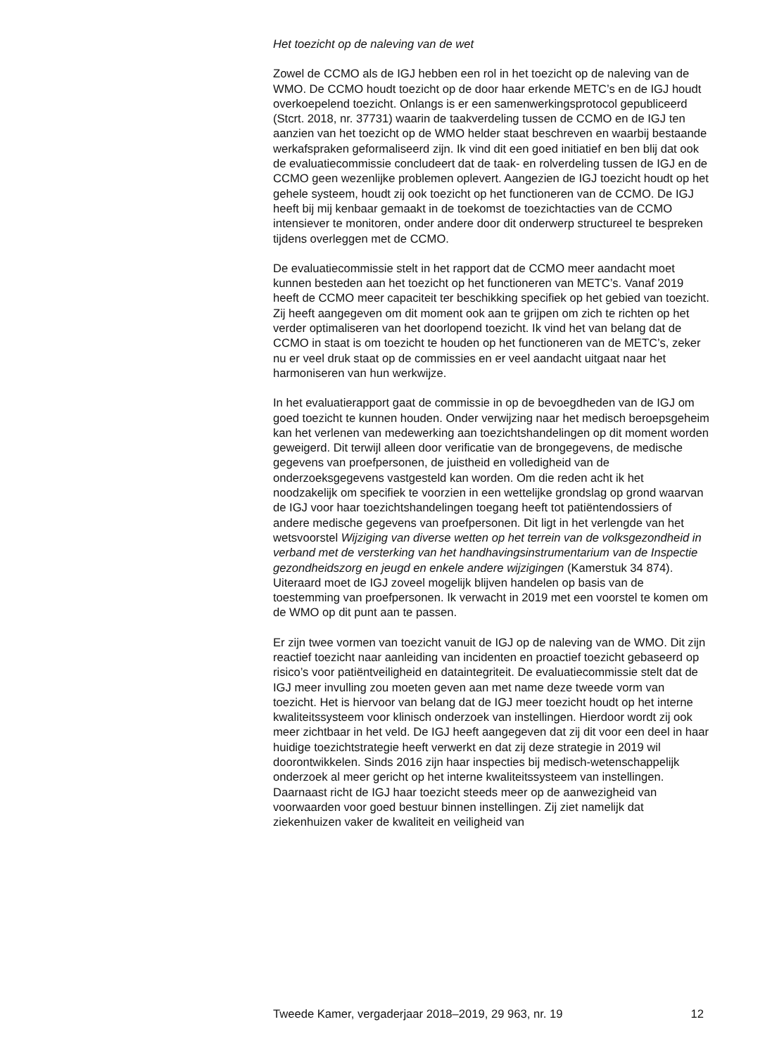Het toezicht op de naleving van de wet
Zowel de CCMO als de IGJ hebben een rol in het toezicht op de naleving van de WMO. De CCMO houdt toezicht op de door haar erkende METC’s en de IGJ houdt overkoepelend toezicht. Onlangs is er een samenwerkingsprotocol gepubliceerd (Stcrt. 2018, nr. 37731) waarin de taakverdeling tussen de CCMO en de IGJ ten aanzien van het toezicht op de WMO helder staat beschreven en waarbij bestaande werkafspraken geformaliseerd zijn. Ik vind dit een goed initiatief en ben blij dat ook de evaluatiecommissie concludeert dat de taak- en rolverdeling tussen de IGJ en de CCMO geen wezenlijke problemen oplevert. Aangezien de IGJ toezicht houdt op het gehele systeem, houdt zij ook toezicht op het functioneren van de CCMO. De IGJ heeft bij mij kenbaar gemaakt in de toekomst de toezichtacties van de CCMO intensiever te monitoren, onder andere door dit onderwerp structureel te bespreken tijdens overleggen met de CCMO.
De evaluatiecommissie stelt in het rapport dat de CCMO meer aandacht moet kunnen besteden aan het toezicht op het functioneren van METC’s. Vanaf 2019 heeft de CCMO meer capaciteit ter beschikking specifiek op het gebied van toezicht. Zij heeft aangegeven om dit moment ook aan te grijpen om zich te richten op het verder optimaliseren van het doorlopend toezicht. Ik vind het van belang dat de CCMO in staat is om toezicht te houden op het functioneren van de METC’s, zeker nu er veel druk staat op de commissies en er veel aandacht uitgaat naar het harmoniseren van hun werkwijze.
In het evaluatierapport gaat de commissie in op de bevoegdheden van de IGJ om goed toezicht te kunnen houden. Onder verwijzing naar het medisch beroepsgeheim kan het verlenen van medewerking aan toezichtshandelingen op dit moment worden geweigerd. Dit terwijl alleen door verificatie van de brongegevens, de medische gegevens van proefpersonen, de juistheid en volledigheid van de onderzoeksgegevens vastgesteld kan worden. Om die reden acht ik het noodzakelijk om specifiek te voorzien in een wettelijke grondslag op grond waarvan de IGJ voor haar toezichtshandelingen toegang heeft tot patiëntendossiers of andere medische gegevens van proefpersonen. Dit ligt in het verlengde van het wetsvoorstel Wijziging van diverse wetten op het terrein van de volksgezondheid in verband met de versterking van het handhavingsinstrumentarium van de Inspectie gezondheidszorg en jeugd en enkele andere wijzigingen (Kamerstuk 34 874). Uiteraard moet de IGJ zoveel mogelijk blijven handelen op basis van de toestemming van proefpersonen. Ik verwacht in 2019 met een voorstel te komen om de WMO op dit punt aan te passen.
Er zijn twee vormen van toezicht vanuit de IGJ op de naleving van de WMO. Dit zijn reactief toezicht naar aanleiding van incidenten en proactief toezicht gebaseerd op risico’s voor patiëntveiligheid en dataintegriteit. De evaluatiecommissie stelt dat de IGJ meer invulling zou moeten geven aan met name deze tweede vorm van toezicht. Het is hiervoor van belang dat de IGJ meer toezicht houdt op het interne kwaliteitssysteem voor klinisch onderzoek van instellingen. Hierdoor wordt zij ook meer zichtbaar in het veld. De IGJ heeft aangegeven dat zij dit voor een deel in haar huidige toezichtstrategie heeft verwerkt en dat zij deze strategie in 2019 wil doorontwikkelen. Sinds 2016 zijn haar inspecties bij medisch-wetenschappelijk onderzoek al meer gericht op het interne kwaliteitssysteem van instellingen. Daarnaast richt de IGJ haar toezicht steeds meer op de aanwezigheid van voorwaarden voor goed bestuur binnen instellingen. Zij ziet namelijk dat ziekenhuizen vaker de kwaliteit en veiligheid van
Tweede Kamer, vergaderjaar 2018–2019, 29 963, nr. 19 12